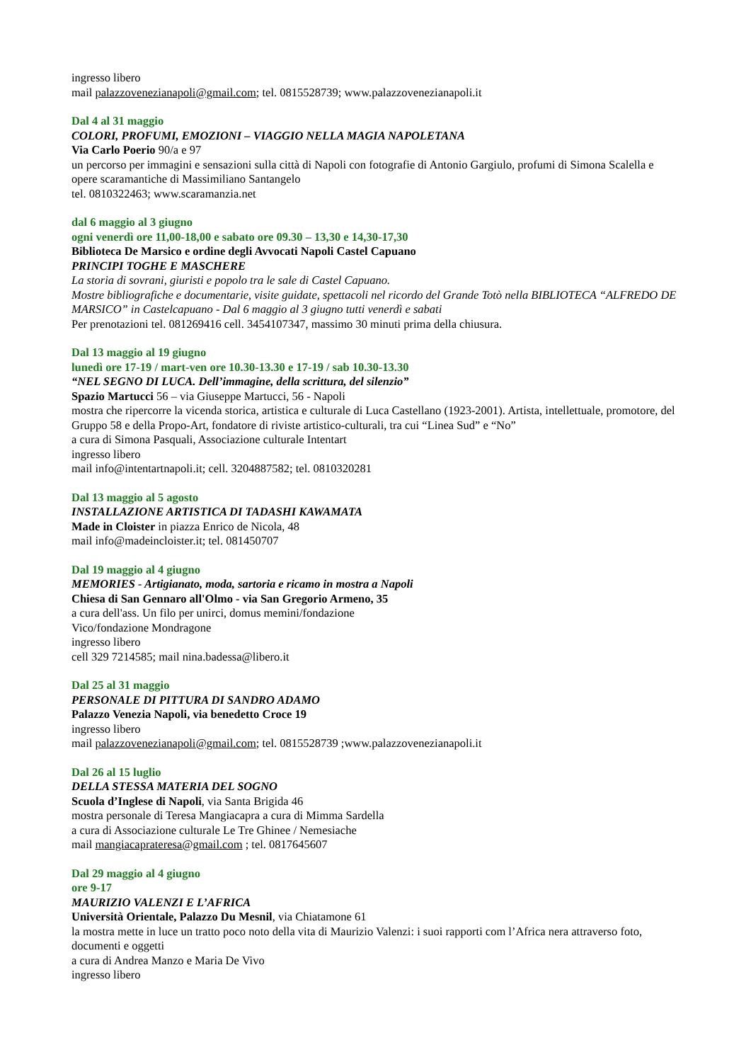ingresso libero
mail palazzovenezianapoli@gmail.com; tel. 0815528739; www.palazzovenezianapoli.it
Dal 4 al 31 maggio
COLORI, PROFUMI, EMOZIONI – VIAGGIO NELLA MAGIA NAPOLETANA
Via Carlo Poerio 90/a e 97
un percorso per immagini e sensazioni sulla città di Napoli con fotografie di Antonio Gargiulo, profumi di Simona Scalella e opere scaramantiche di Massimiliano Santangelo
tel. 0810322463; www.scaramanzia.net
dal 6 maggio al 3 giugno
ogni venerdì ore 11,00-18,00 e sabato ore 09.30 – 13,30 e 14,30-17,30
Biblioteca De Marsico e ordine degli Avvocati Napoli Castel Capuano
PRINCIPI TOGHE E MASCHERE
La storia di sovrani, giuristi e popolo tra le sale di Castel Capuano.
Mostre bibliografiche e documentarie, visite guidate, spettacoli nel ricordo del Grande Totò nella BIBLIOTECA “ALFREDO DE MARSICO” in Castelcapuano - Dal 6 maggio al 3 giugno tutti venerdì e sabati
Per prenotazioni tel. 081269416 cell. 3454107347, massimo 30 minuti prima della chiusura.
Dal 13 maggio al 19 giugno
lunedì ore 17-19 / mart-ven ore 10.30-13.30 e 17-19 / sab 10.30-13.30
“NEL SEGNO DI LUCA. Dell’immagine, della scrittura, del silenzio”
Spazio Martucci 56 – via Giuseppe Martucci, 56 - Napoli
mostra che ripercorre la vicenda storica, artistica e culturale di Luca Castellano (1923-2001). Artista, intellettuale, promotore, del Gruppo 58 e della Propo-Art, fondatore di riviste artistico-culturali, tra cui “Linea Sud” e “No”
a cura di Simona Pasquali, Associazione culturale Intentart
ingresso libero
mail info@intentartnapoli.it; cell. 3204887582; tel. 0810320281
Dal 13 maggio al 5 agosto
INSTALLAZIONE ARTISTICA DI TADASHI KAWAMATA
Made in Cloister in piazza Enrico de Nicola, 48
mail info@madeincloister.it; tel. 081450707
Dal 19 maggio al 4 giugno
MEMORIES - Artigianato, moda, sartoria e ricamo in mostra a Napoli
Chiesa di San Gennaro all'Olmo - via San Gregorio Armeno, 35
a cura dell'ass. Un filo per unirci, domus memini/fondazione
Vico/fondazione Mondragone
ingresso libero
cell 329 7214585; mail nina.badessa@libero.it
Dal 25 al 31 maggio
PERSONALE DI PITTURA DI SANDRO ADAMO
Palazzo Venezia Napoli, via benedetto Croce 19
ingresso libero
mail palazzovenezianapoli@gmail.com; tel. 0815528739 ;www.palazzovenezianapoli.it
Dal 26 al 15 luglio
DELLA STESSA MATERIA DEL SOGNO
Scuola d’Inglese di Napoli, via Santa Brigida 46
mostra personale di Teresa Mangiacapra a cura di Mimma Sardella
a cura di Associazione culturale Le Tre Ghinee / Nemesiache
mail mangiacaprateresa@gmail.com ; tel. 0817645607
Dal 29 maggio al 4 giugno
ore 9-17
MAURIZIO VALENZI E L’AFRICA
Università Orientale, Palazzo Du Mesnil, via Chiatamone 61
la mostra mette in luce un tratto poco noto della vita di Maurizio Valenzi: i suoi rapporti com l’Africa nera attraverso foto, documenti e oggetti
a cura di Andrea Manzo e Maria De Vivo
ingresso libero